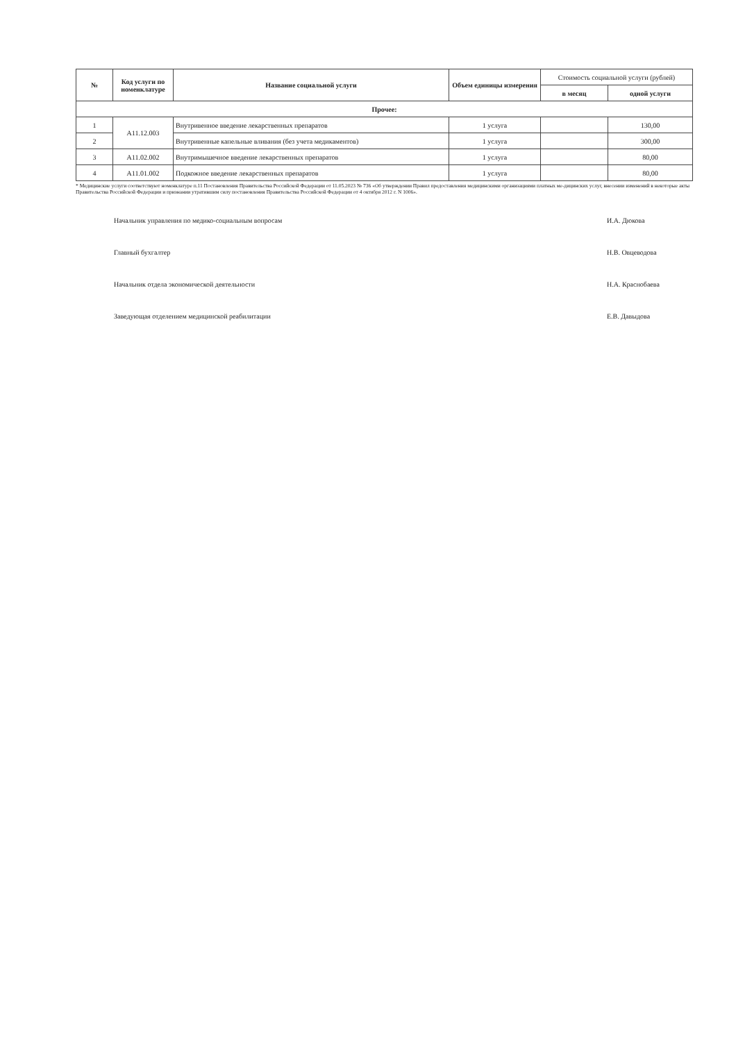| № | Код услуги по номенклатуре | Название социальной услуги | Объем единицы измерения | Стоимость социальной услуги (рублей) | |
| --- | --- | --- | --- | --- | --- |
| | | | | в месяц | одной услуги |
| Прочее: | | | | | |
| 1 | A11.12.003 | Внутривенное введение лекарственных препаратов | 1 услуга | | 130,00 |
| 2 | | Внутривенные капельные вливания (без учета медикаментов) | 1 услуга | | 300,00 |
| 3 | A11.02.002 | Внутримышечное введение лекарственных препаратов | 1 услуга | | 80,00 |
| 4 | A11.01.002 | Подкожное введение лекарственных препаратов | 1 услуга | | 80,00 |
* Медицинские услуги соответствуют номенклатуре п.11 Постановления Правительства Российской Федерации от 11.05.2023 № 736 «Об утверждении Правил предоставления медицинскими организациями платных ме-дицинских услуг, внесении изменений в некоторые акты Правительства Российской Федерации и признании утратившим силу постановления Правительства Российской Федерации от 4 октября 2012 г. N 1006».
Начальник управления по медико-социальным вопросам И.А. Дюкова
Главный бухгалтер Н.В. Овцеводова
Начальник отдела экономической деятельности Н.А. Краснобаева
Заведующая отделением медицинской реабилитации Е.В. Давыдова